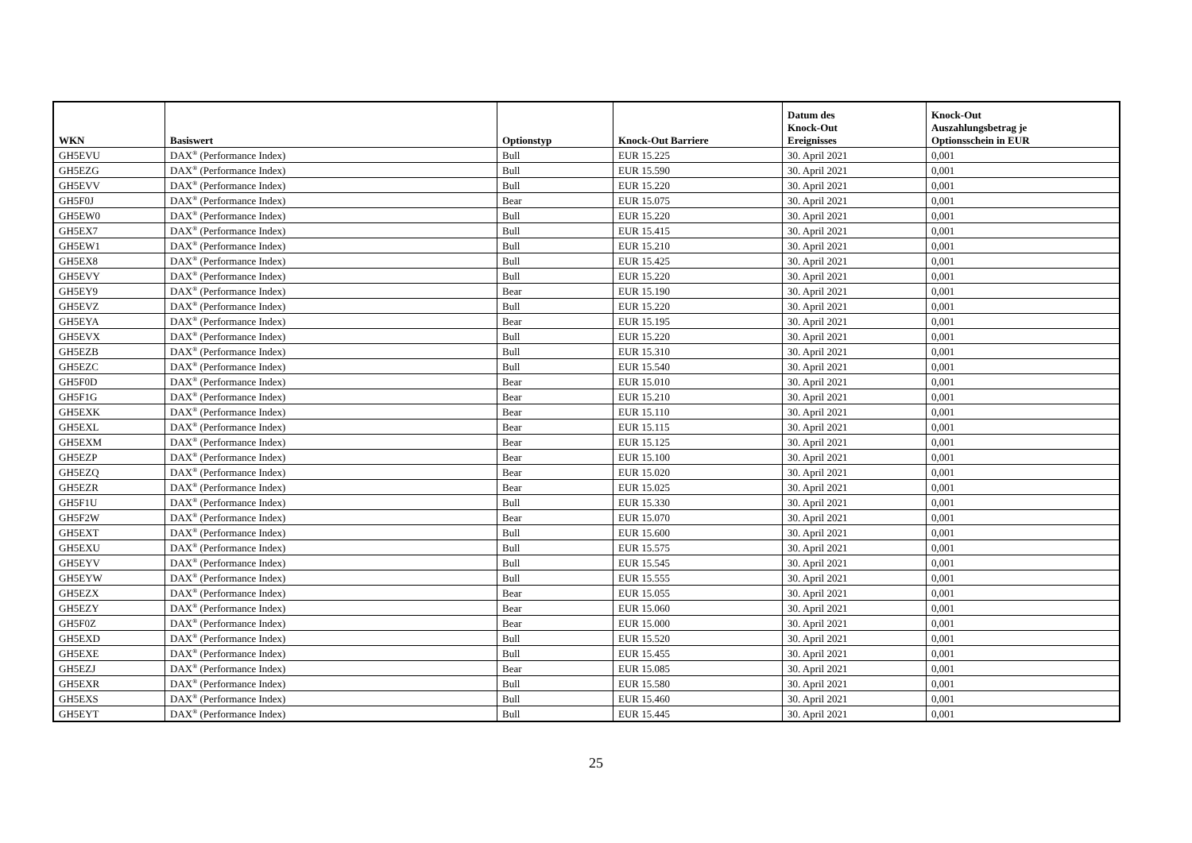| WKN | Basiswert | Optionstyp | Knock-Out Barriere | Datum des Knock-Out Ereignisses | Knock-Out Auszahlungsbetrag je Optionsschein in EUR |
| --- | --- | --- | --- | --- | --- |
| GH5EVU | DAX<sup>®</sup> (Performance Index) | Bull | EUR 15.225 | 30. April 2021 | 0,001 |
| GH5EZG | DAX<sup>®</sup> (Performance Index) | Bull | EUR 15.590 | 30. April 2021 | 0,001 |
| GH5EVV | DAX<sup>®</sup> (Performance Index) | Bull | EUR 15.220 | 30. April 2021 | 0,001 |
| GH5F0J | DAX<sup>®</sup> (Performance Index) | Bear | EUR 15.075 | 30. April 2021 | 0,001 |
| GH5EW0 | DAX<sup>®</sup> (Performance Index) | Bull | EUR 15.220 | 30. April 2021 | 0,001 |
| GH5EX7 | DAX<sup>®</sup> (Performance Index) | Bull | EUR 15.415 | 30. April 2021 | 0,001 |
| GH5EW1 | DAX<sup>®</sup> (Performance Index) | Bull | EUR 15.210 | 30. April 2021 | 0,001 |
| GH5EX8 | DAX<sup>®</sup> (Performance Index) | Bull | EUR 15.425 | 30. April 2021 | 0,001 |
| GH5EVY | DAX<sup>®</sup> (Performance Index) | Bull | EUR 15.220 | 30. April 2021 | 0,001 |
| GH5EY9 | DAX<sup>®</sup> (Performance Index) | Bear | EUR 15.190 | 30. April 2021 | 0,001 |
| GH5EVZ | DAX<sup>®</sup> (Performance Index) | Bull | EUR 15.220 | 30. April 2021 | 0,001 |
| GH5EYA | DAX<sup>®</sup> (Performance Index) | Bear | EUR 15.195 | 30. April 2021 | 0,001 |
| GH5EVX | DAX<sup>®</sup> (Performance Index) | Bull | EUR 15.220 | 30. April 2021 | 0,001 |
| GH5EZB | DAX<sup>®</sup> (Performance Index) | Bull | EUR 15.310 | 30. April 2021 | 0,001 |
| GH5EZC | DAX<sup>®</sup> (Performance Index) | Bull | EUR 15.540 | 30. April 2021 | 0,001 |
| GH5F0D | DAX<sup>®</sup> (Performance Index) | Bear | EUR 15.010 | 30. April 2021 | 0,001 |
| GH5F1G | DAX<sup>®</sup> (Performance Index) | Bear | EUR 15.210 | 30. April 2021 | 0,001 |
| GH5EXK | DAX<sup>®</sup> (Performance Index) | Bear | EUR 15.110 | 30. April 2021 | 0,001 |
| GH5EXL | DAX<sup>®</sup> (Performance Index) | Bear | EUR 15.115 | 30. April 2021 | 0,001 |
| GH5EXM | DAX<sup>®</sup> (Performance Index) | Bear | EUR 15.125 | 30. April 2021 | 0,001 |
| GH5EZP | DAX<sup>®</sup> (Performance Index) | Bear | EUR 15.100 | 30. April 2021 | 0,001 |
| GH5EZQ | DAX<sup>®</sup> (Performance Index) | Bear | EUR 15.020 | 30. April 2021 | 0,001 |
| GH5EZR | DAX<sup>®</sup> (Performance Index) | Bear | EUR 15.025 | 30. April 2021 | 0,001 |
| GH5F1U | DAX<sup>®</sup> (Performance Index) | Bull | EUR 15.330 | 30. April 2021 | 0,001 |
| GH5F2W | DAX<sup>®</sup> (Performance Index) | Bear | EUR 15.070 | 30. April 2021 | 0,001 |
| GH5EXT | DAX<sup>®</sup> (Performance Index) | Bull | EUR 15.600 | 30. April 2021 | 0,001 |
| GH5EXU | DAX<sup>®</sup> (Performance Index) | Bull | EUR 15.575 | 30. April 2021 | 0,001 |
| GH5EYV | DAX<sup>®</sup> (Performance Index) | Bull | EUR 15.545 | 30. April 2021 | 0,001 |
| GH5EYW | DAX<sup>®</sup> (Performance Index) | Bull | EUR 15.555 | 30. April 2021 | 0,001 |
| GH5EZX | DAX<sup>®</sup> (Performance Index) | Bear | EUR 15.055 | 30. April 2021 | 0,001 |
| GH5EZY | DAX<sup>®</sup> (Performance Index) | Bear | EUR 15.060 | 30. April 2021 | 0,001 |
| GH5F0Z | DAX<sup>®</sup> (Performance Index) | Bear | EUR 15.000 | 30. April 2021 | 0,001 |
| GH5EXD | DAX<sup>®</sup> (Performance Index) | Bull | EUR 15.520 | 30. April 2021 | 0,001 |
| GH5EXE | DAX<sup>®</sup> (Performance Index) | Bull | EUR 15.455 | 30. April 2021 | 0,001 |
| GH5EZJ | DAX<sup>®</sup> (Performance Index) | Bear | EUR 15.085 | 30. April 2021 | 0,001 |
| GH5EXR | DAX<sup>®</sup> (Performance Index) | Bull | EUR 15.580 | 30. April 2021 | 0,001 |
| GH5EXS | DAX<sup>®</sup> (Performance Index) | Bull | EUR 15.460 | 30. April 2021 | 0,001 |
| GH5EYT | DAX<sup>®</sup> (Performance Index) | Bull | EUR 15.445 | 30. April 2021 | 0,001 |
25